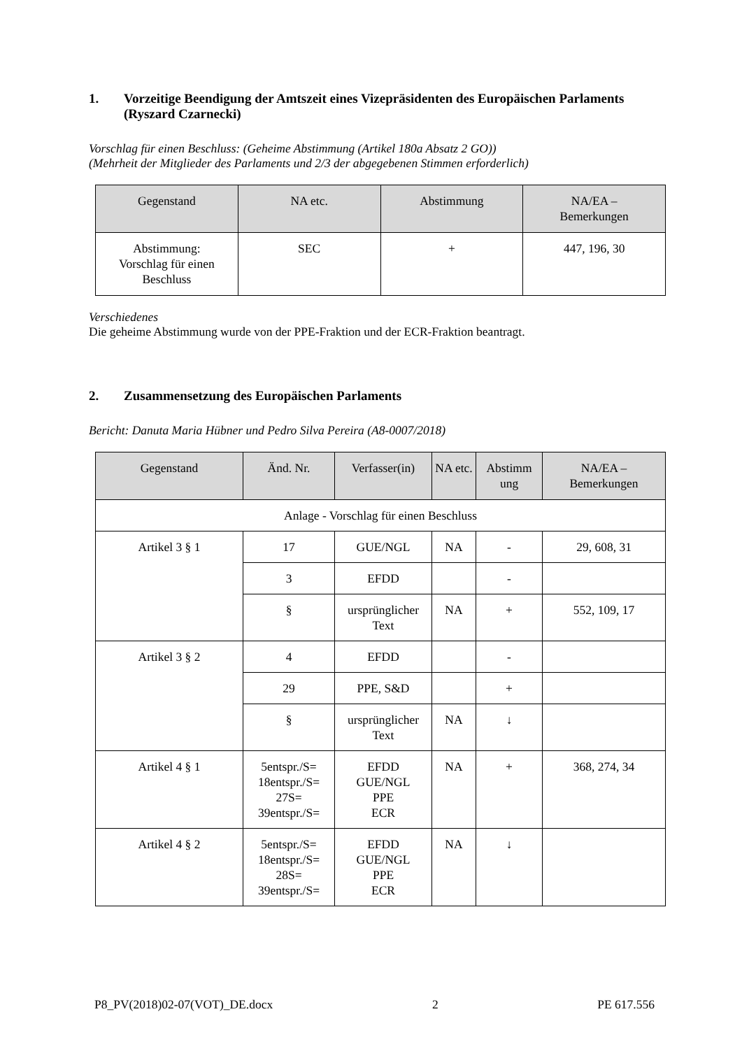1. Vorzeitige Beendigung der Amtszeit eines Vizepräsidenten des Europäischen Parlaments (Ryszard Czarnecki)
Vorschlag für einen Beschluss: (Geheime Abstimmung (Artikel 180a Absatz 2 GO))
(Mehrheit der Mitglieder des Parlaments und 2/3 der abgegebenen Stimmen erforderlich)
| Gegenstand | NA etc. | Abstimmung | NA/EA – Bemerkungen |
| --- | --- | --- | --- |
| Abstimmung: Vorschlag für einen Beschluss | SEC | + | 447, 196, 30 |
Verschiedenes
Die geheime Abstimmung wurde von der PPE-Fraktion und der ECR-Fraktion beantragt.
2. Zusammensetzung des Europäischen Parlaments
Bericht: Danuta Maria Hübner und Pedro Silva Pereira (A8-0007/2018)
| Gegenstand | Änd. Nr. | Verfasser(in) | NA etc. | Abstimm ung | NA/EA – Bemerkungen |
| --- | --- | --- | --- | --- | --- |
| Anlage - Vorschlag für einen Beschluss | | | | | |
| Artikel 3 § 1 | 17 | GUE/NGL | NA | - | 29, 608, 31 |
| | 3 | EFDD | | - | |
| | § | ursprünglicher Text | NA | + | 552, 109, 17 |
| Artikel 3 § 2 | 4 | EFDD | | - | |
| | 29 | PPE, S&D | | + | |
| | § | ursprünglicher Text | NA | ↓ | |
| Artikel 4 § 1 | 5entspr./S= 18entspr./S= 27S= 39entspr./S= | EFDD GUE/NGL PPE ECR | NA | + | 368, 274, 34 |
| Artikel 4 § 2 | 5entspr./S= 18entspr./S= 28S= 39entspr./S= | EFDD GUE/NGL PPE ECR | NA | ↓ | |
P8_PV(2018)02-07(VOT)_DE.docx 2 PE 617.556